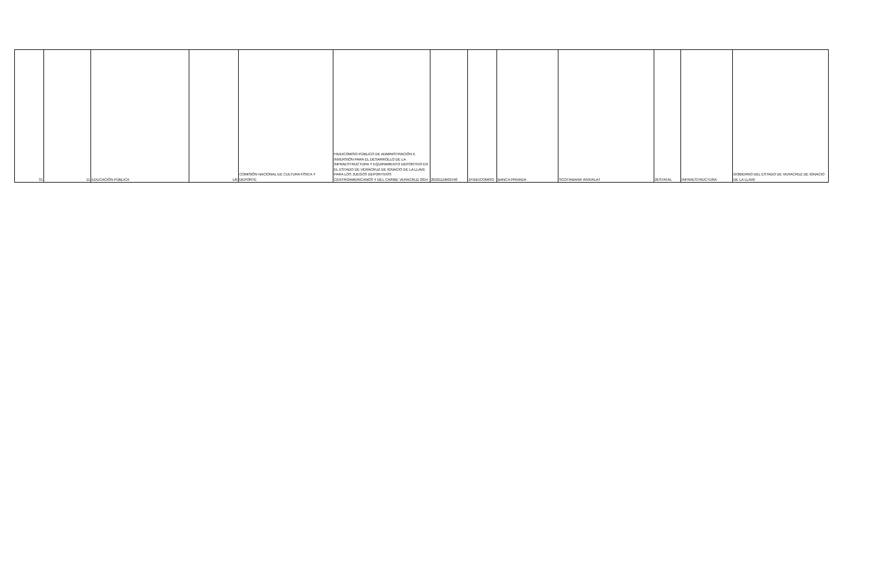| 31 | 11 | EDUCACIÓN PÚBLICA | L6I | COMISIÓN NACIONAL DE CULTURA FÍSICA Y DEPORTE | FIDEICOMISO PÚBLICO DE ADMINISTRACIÓN E INVERSIÓN PARA EL DESARROLLO DE LA INFRAESTRUCTURA Y EQUIPAMIENTO DEPORTIVO EN EL ESTADO DE VERACRUZ DE IGNACIO DE LA LLAVE PARA LOS JUEGOS DEPORTIVOS CENTROAMERICANOS Y DEL CARIBE VERACRUZ 2014 | 20101116I01540 | 1FIDEICOMISO | BANCA PRIVADA | SCOTIABANK INVERLAT | 2ESTATAL | INFRAESTRUCTURA | GOBIERNO DEL ESTADO DE VERACRUZ DE IGNACIO DE LA LLAVE |